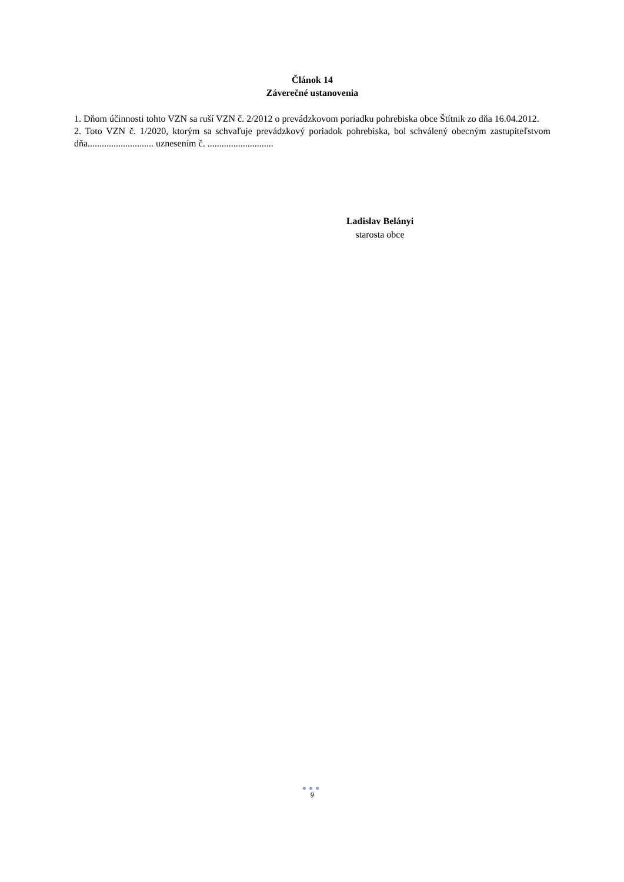Článok 14
Záverečné ustanovenia
1. Dňom účinnosti tohto VZN sa ruší VZN č. 2/2012 o prevádzkovom poriadku pohrebiska obce Štítnik zo dňa 16.04.2012.
2. Toto VZN č. 1/2020, ktorým sa schvaľuje prevádzkový poriadok pohrebiska, bol schválený obecným zastupiteľstvom dňa............................ uznesením č. ............................
Ladislav Belányi
starosta obce
●●●
9